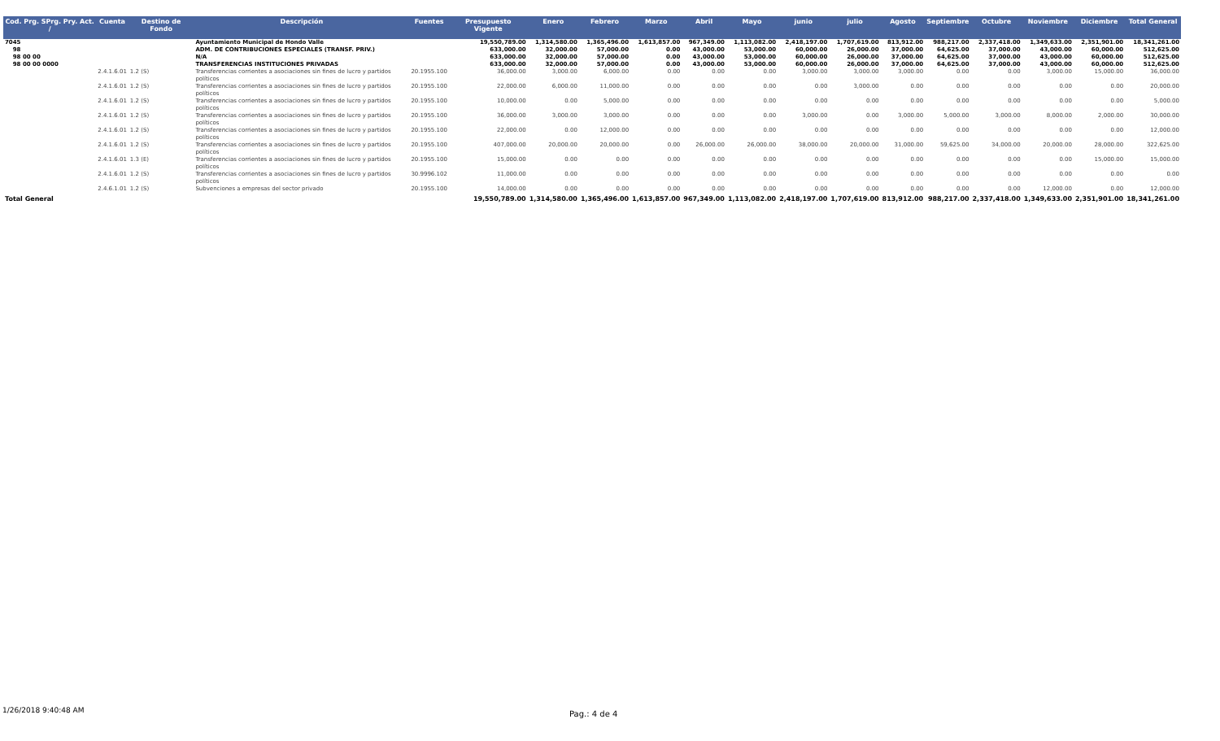| Cod. Prg. SPrg. Pry. Act. / | Cuenta | Destino de Fondo | Descripción | Fuentes | Presupuesto Vigente | Enero | Febrero | Marzo | Abril | Mayo | junio | julio | Agosto | Septiembre | Octubre | Noviembre | Diciembre | Total General |
| --- | --- | --- | --- | --- | --- | --- | --- | --- | --- | --- | --- | --- | --- | --- | --- | --- | --- | --- |
| 7045 | | | Ayuntamiento Municipal de Hondo Valle | | 19,550,789.00 | 1,314,580.00 | 1,365,496.00 | 1,613,857.00 | 967,349.00 | 1,113,082.00 | 2,418,197.00 | 1,707,619.00 | 813,912.00 | 988,217.00 | 2,337,418.00 | 1,349,633.00 | 2,351,901.00 | 18,341,261.00 |
| 98 | | | ADM. DE CONTRIBUCIONES ESPECIALES (TRANSF. PRIV.) | | 633,000.00 | 32,000.00 | 57,000.00 | 0.00 | 43,000.00 | 53,000.00 | 60,000.00 | 26,000.00 | 37,000.00 | 64,625.00 | 37,000.00 | 43,000.00 | 60,000.00 | 512,625.00 |
| 98 00 00 | | | N/A | | 633,000.00 | 32,000.00 | 57,000.00 | 0.00 | 43,000.00 | 53,000.00 | 60,000.00 | 26,000.00 | 37,000.00 | 64,625.00 | 37,000.00 | 43,000.00 | 60,000.00 | 512,625.00 |
| 98 00 00 0000 | | | TRANSFERENCIAS INSTITUCIONES PRIVADAS | | 633,000.00 | 32,000.00 | 57,000.00 | 0.00 | 43,000.00 | 53,000.00 | 60,000.00 | 26,000.00 | 37,000.00 | 64,625.00 | 37,000.00 | 43,000.00 | 60,000.00 | 512,625.00 |
| | 2.4.1.6.01 | 1.2 (S) | Transferencias corrientes a asociaciones sin fines de lucro y partidos políticos | 20.1955.100 | 36,000.00 | 3,000.00 | 6,000.00 | 0.00 | 0.00 | 0.00 | 3,000.00 | 3,000.00 | 3,000.00 | 0.00 | 0.00 | 3,000.00 | 15,000.00 | 36,000.00 |
| | 2.4.1.6.01 | 1.2 (S) | Transferencias corrientes a asociaciones sin fines de lucro y partidos políticos | 20.1955.100 | 22,000.00 | 6,000.00 | 11,000.00 | 0.00 | 0.00 | 0.00 | 0.00 | 3,000.00 | 0.00 | 0.00 | 0.00 | 0.00 | 0.00 | 20,000.00 |
| | 2.4.1.6.01 | 1.2 (S) | Transferencias corrientes a asociaciones sin fines de lucro y partidos políticos | 20.1955.100 | 10,000.00 | 0.00 | 5,000.00 | 0.00 | 0.00 | 0.00 | 0.00 | 0.00 | 0.00 | 0.00 | 0.00 | 0.00 | 0.00 | 5,000.00 |
| | 2.4.1.6.01 | 1.2 (S) | Transferencias corrientes a asociaciones sin fines de lucro y partidos políticos | 20.1955.100 | 36,000.00 | 3,000.00 | 3,000.00 | 0.00 | 0.00 | 0.00 | 3,000.00 | 0.00 | 3,000.00 | 5,000.00 | 3,000.00 | 8,000.00 | 2,000.00 | 30,000.00 |
| | 2.4.1.6.01 | 1.2 (S) | Transferencias corrientes a asociaciones sin fines de lucro y partidos políticos | 20.1955.100 | 22,000.00 | 0.00 | 12,000.00 | 0.00 | 0.00 | 0.00 | 0.00 | 0.00 | 0.00 | 0.00 | 0.00 | 0.00 | 0.00 | 12,000.00 |
| | 2.4.1.6.01 | 1.2 (S) | Transferencias corrientes a asociaciones sin fines de lucro y partidos políticos | 20.1955.100 | 407,000.00 | 20,000.00 | 20,000.00 | 0.00 | 26,000.00 | 26,000.00 | 38,000.00 | 20,000.00 | 31,000.00 | 59,625.00 | 34,000.00 | 20,000.00 | 28,000.00 | 322,625.00 |
| | 2.4.1.6.01 | 1.3 (E) | Transferencias corrientes a asociaciones sin fines de lucro y partidos políticos | 20.1955.100 | 15,000.00 | 0.00 | 0.00 | 0.00 | 0.00 | 0.00 | 0.00 | 0.00 | 0.00 | 0.00 | 0.00 | 0.00 | 15,000.00 | 15,000.00 |
| | 2.4.1.6.01 | 1.2 (S) | Transferencias corrientes a asociaciones sin fines de lucro y partidos políticos | 30.9996.102 | 11,000.00 | 0.00 | 0.00 | 0.00 | 0.00 | 0.00 | 0.00 | 0.00 | 0.00 | 0.00 | 0.00 | 0.00 | 0.00 | 0.00 |
| | 2.4.6.1.01 | 1.2 (S) | Subvenciones a empresas del sector privado | 20.1955.100 | 14,000.00 | 0.00 | 0.00 | 0.00 | 0.00 | 0.00 | 0.00 | 0.00 | 0.00 | 0.00 | 0.00 | 12,000.00 | 0.00 | 12,000.00 |
| Total General | | | | | 19,550,789.00 | 1,314,580.00 | 1,365,496.00 | 1,613,857.00 | 967,349.00 | 1,113,082.00 | 2,418,197.00 | 1,707,619.00 | 813,912.00 | 988,217.00 | 2,337,418.00 | 1,349,633.00 | 2,351,901.00 | 18,341,261.00 |
1/26/2018 9:40:48 AM Pag.: 4 de 4